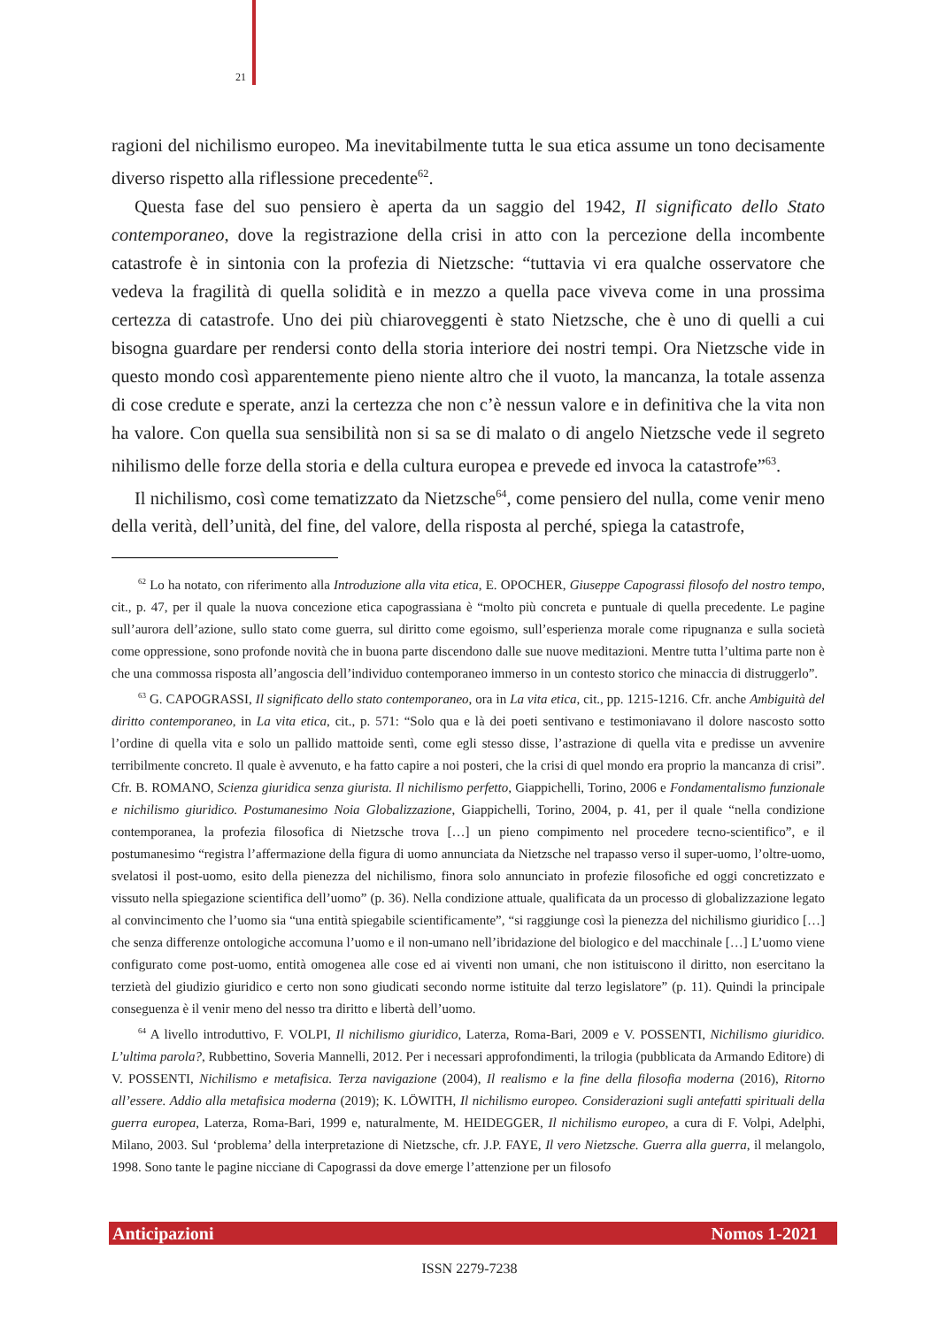21
ragioni del nichilismo europeo. Ma inevitabilmente tutta le sua etica assume un tono decisamente diverso rispetto alla riflessione precedente<sup>62</sup>.
Questa fase del suo pensiero è aperta da un saggio del 1942, Il significato dello Stato contemporaneo, dove la registrazione della crisi in atto con la percezione della incombente catastrofe è in sintonia con la profezia di Nietzsche: “tuttavia vi era qualche osservatore che vedeva la fragilità di quella solidità e in mezzo a quella pace viveva come in una prossima certezza di catastrofe. Uno dei più chiaroveggenti è stato Nietzsche, che è uno di quelli a cui bisogna guardare per rendersi conto della storia interiore dei nostri tempi. Ora Nietzsche vide in questo mondo così apparentemente pieno niente altro che il vuoto, la mancanza, la totale assenza di cose credute e sperate, anzi la certezza che non c’è nessun valore e in definitiva che la vita non ha valore. Con quella sua sensibilità non si sa se di malato o di angelo Nietzsche vede il segreto nihilismo delle forze della storia e della cultura europea e prevede ed invoca la catastrofe”<sup>63</sup>.
Il nichilismo, così come tematizzato da Nietzsche<sup>64</sup>, come pensiero del nulla, come venir meno della verità, dell’unità, del fine, del valore, della risposta al perché, spiega la catastrofe,
<sup>62</sup> Lo ha notato, con riferimento alla Introduzione alla vita etica, E. OPOCHER, Giuseppe Capograssi filosofo del nostro tempo, cit., p. 47, per il quale la nuova concezione etica capograssiana è “molto più concreta e puntuale di quella precedente. Le pagine sull’aurora dell’azione, sullo stato come guerra, sul diritto come egoismo, sull’esperienza morale come ripugnanza e sulla società come oppressione, sono profonde novità che in buona parte discendono dalle sue nuove meditazioni. Mentre tutta l’ultima parte non è che una commossa risposta all’angoscia dell’individuo contemporaneo immerso in un contesto storico che minaccia di distruggerlo”.
<sup>63</sup> G. CAPOGRASSI, Il significato dello stato contemporaneo, ora in La vita etica, cit., pp. 1215-1216. Cfr. anche Ambiguità del diritto contemporaneo, in La vita etica, cit., p. 571: “Solo qua e là dei poeti sentivano e testimoniavano il dolore nascosto sotto l’ordine di quella vita e solo un pallido mattoide sentì, come egli stesso disse, l’astrazione di quella vita e predisse un avvenire terribilmente concreto. Il quale è avvenuto, e ha fatto capire a noi posteri, che la crisi di quel mondo era proprio la mancanza di crisi”. Cfr. B. ROMANO, Scienza giuridica senza giurista. Il nichilismo perfetto, Giappichelli, Torino, 2006 e Fondamentalismo funzionale e nichilismo giuridico. Postumanesimo Noia Globalizzazione, Giappichelli, Torino, 2004, p. 41, per il quale “nella condizione contemporanea, la profezia filosofica di Nietzsche trova […] un pieno compimento nel procedere tecno-scientifico”, e il postumanesimo “registra l’affermazione della figura di uomo annunciata da Nietzsche nel trapasso verso il super-uomo, l’oltre-uomo, svelatosi il post-uomo, esito della pienezza del nichilismo, finora solo annunciato in profezie filosofiche ed oggi concretizzato e vissuto nella spiegazione scientifica dell’uomo” (p. 36). Nella condizione attuale, qualificata da un processo di globalizzazione legato al convincimento che l’uomo sia “una entità spiegabile scientificamente”, “si raggiunge così la pienezza del nichilismo giuridico […] che senza differenze ontologiche accomuna l’uomo e il non-umano nell’ibridazione del biologico e del macchinale […] L’uomo viene configurato come post-uomo, entità omogenea alle cose ed ai viventi non umani, che non istituiscono il diritto, non esercitano la terzietà del giudizio giuridico e certo non sono giudicati secondo norme istituite dal terzo legislatore” (p. 11). Quindi la principale conseguenza è il venir meno del nesso tra diritto e libertà dell’uomo.
<sup>64</sup> A livello introduttivo, F. VOLPI, Il nichilismo giuridico, Laterza, Roma-Bari, 2009 e V. POSSENTI, Nichilismo giuridico. L’ultima parola?, Rubbettino, Soveria Mannelli, 2012. Per i necessari approfondimenti, la trilogia (pubblicata da Armando Editore) di V. POSSENTI, Nichilismo e metafisica. Terza navigazione (2004), Il realismo e la fine della filosofia moderna (2016), Ritorno all’essere. Addio alla metafisica moderna (2019); K. LÖWITH, Il nichilismo europeo. Considerazioni sugli antefatti spirituali della guerra europea, Laterza, Roma-Bari, 1999 e, naturalmente, M. HEIDEGGER, Il nichilismo europeo, a cura di F. Volpi, Adelphi, Milano, 2003. Sul ‘problema’ della interpretazione di Nietzsche, cfr. J.P. FAYE, Il vero Nietzsche. Guerra alla guerra, il melangolo, 1998. Sono tante le pagine nicciane di Capograssi da dove emerge l’attenzione per un filosofo
Anticipazioni Nomos 1-2021
ISSN 2279-7238